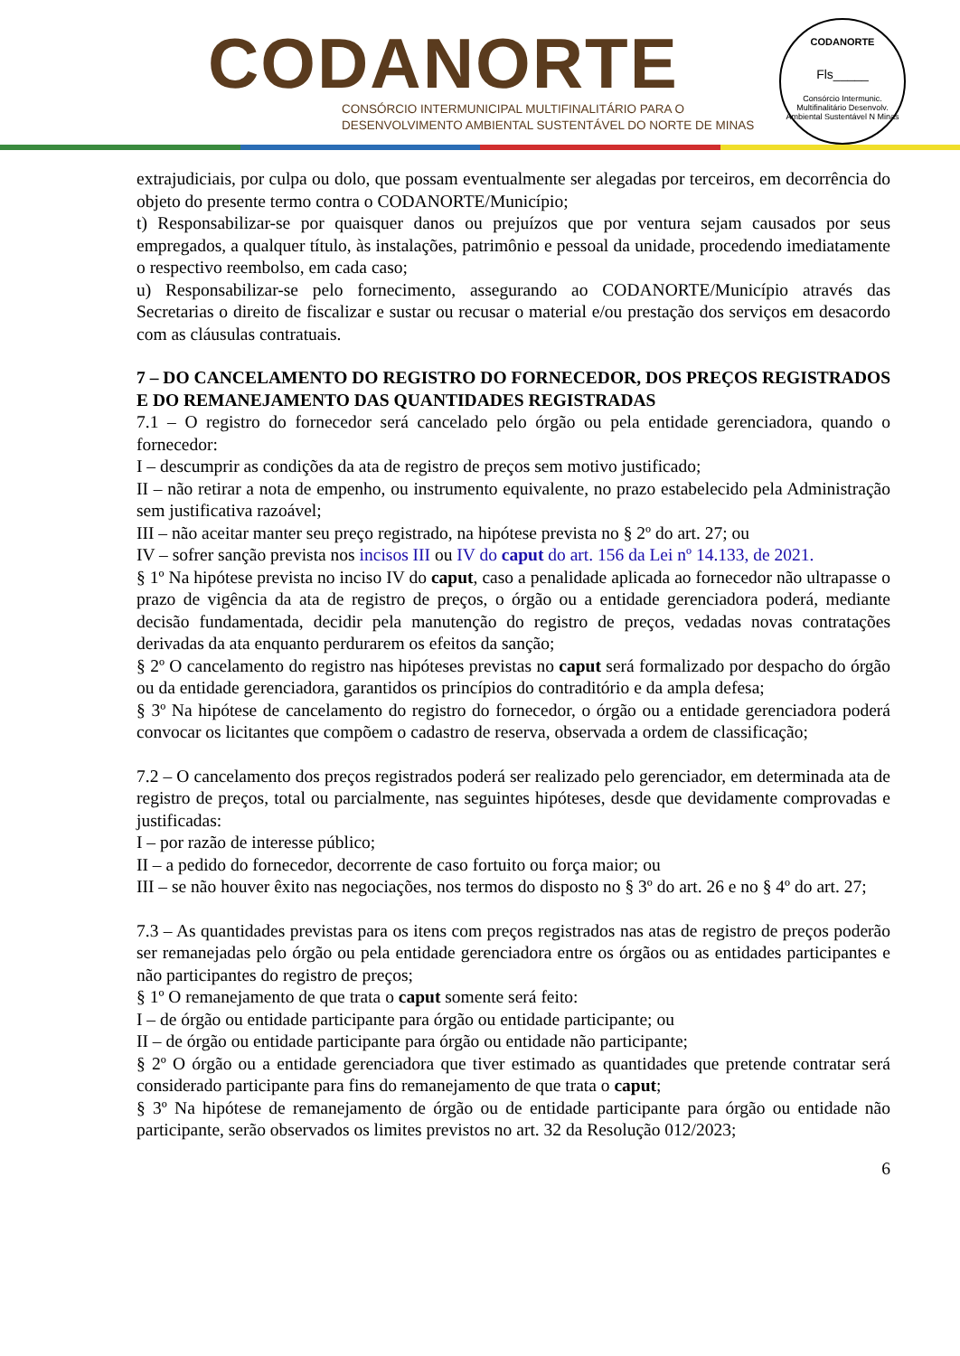CODANORTE
CONSÓRCIO INTERMUNICIPAL MULTIFINALITÁRIO PARA O
DESENVOLVIMENTO AMBIENTAL SUSTENTÁVEL DO NORTE DE MINAS
CODANORTE
Fls_____
Consórcio Intermunic. Multifinalitário Desenvolv. Ambiental Sustentável N Minas
extrajudiciais, por culpa ou dolo, que possam eventualmente ser alegadas por terceiros, em decorrência do objeto do presente termo contra o CODANORTE/Município;
t) Responsabilizar-se por quaisquer danos ou prejuízos que por ventura sejam causados por seus empregados, a qualquer título, às instalações, patrimônio e pessoal da unidade, procedendo imediatamente o respectivo reembolso, em cada caso;
u) Responsabilizar-se pelo fornecimento, assegurando ao CODANORTE/Município através das Secretarias o direito de fiscalizar e sustar ou recusar o material e/ou prestação dos serviços em desacordo com as cláusulas contratuais.
7 – DO CANCELAMENTO DO REGISTRO DO FORNECEDOR, DOS PREÇOS REGISTRADOS E DO REMANEJAMENTO DAS QUANTIDADES REGISTRADAS
7.1 – O registro do fornecedor será cancelado pelo órgão ou pela entidade gerenciadora, quando o fornecedor:
I – descumprir as condições da ata de registro de preços sem motivo justificado;
II – não retirar a nota de empenho, ou instrumento equivalente, no prazo estabelecido pela Administração sem justificativa razoável;
III – não aceitar manter seu preço registrado, na hipótese prevista no § 2º do art. 27; ou
IV – sofrer sanção prevista nos incisos III ou IV do caput do art. 156 da Lei nº 14.133, de 2021.
§ 1º Na hipótese prevista no inciso IV do caput, caso a penalidade aplicada ao fornecedor não ultrapasse o prazo de vigência da ata de registro de preços, o órgão ou a entidade gerenciadora poderá, mediante decisão fundamentada, decidir pela manutenção do registro de preços, vedadas novas contratações derivadas da ata enquanto perdurarem os efeitos da sanção;
§ 2º O cancelamento do registro nas hipóteses previstas no caput será formalizado por despacho do órgão ou da entidade gerenciadora, garantidos os princípios do contraditório e da ampla defesa;
§ 3º Na hipótese de cancelamento do registro do fornecedor, o órgão ou a entidade gerenciadora poderá convocar os licitantes que compõem o cadastro de reserva, observada a ordem de classificação;
7.2 – O cancelamento dos preços registrados poderá ser realizado pelo gerenciador, em determinada ata de registro de preços, total ou parcialmente, nas seguintes hipóteses, desde que devidamente comprovadas e justificadas:
I – por razão de interesse público;
II – a pedido do fornecedor, decorrente de caso fortuito ou força maior; ou
III – se não houver êxito nas negociações, nos termos do disposto no § 3º do art. 26 e no § 4º do art. 27;
7.3 – As quantidades previstas para os itens com preços registrados nas atas de registro de preços poderão ser remanejadas pelo órgão ou pela entidade gerenciadora entre os órgãos ou as entidades participantes e não participantes do registro de preços;
§ 1º O remanejamento de que trata o caput somente será feito:
I – de órgão ou entidade participante para órgão ou entidade participante; ou
II – de órgão ou entidade participante para órgão ou entidade não participante;
§ 2º O órgão ou a entidade gerenciadora que tiver estimado as quantidades que pretende contratar será considerado participante para fins do remanejamento de que trata o caput;
§ 3º Na hipótese de remanejamento de órgão ou de entidade participante para órgão ou entidade não participante, serão observados os limites previstos no art. 32 da Resolução 012/2023;
6